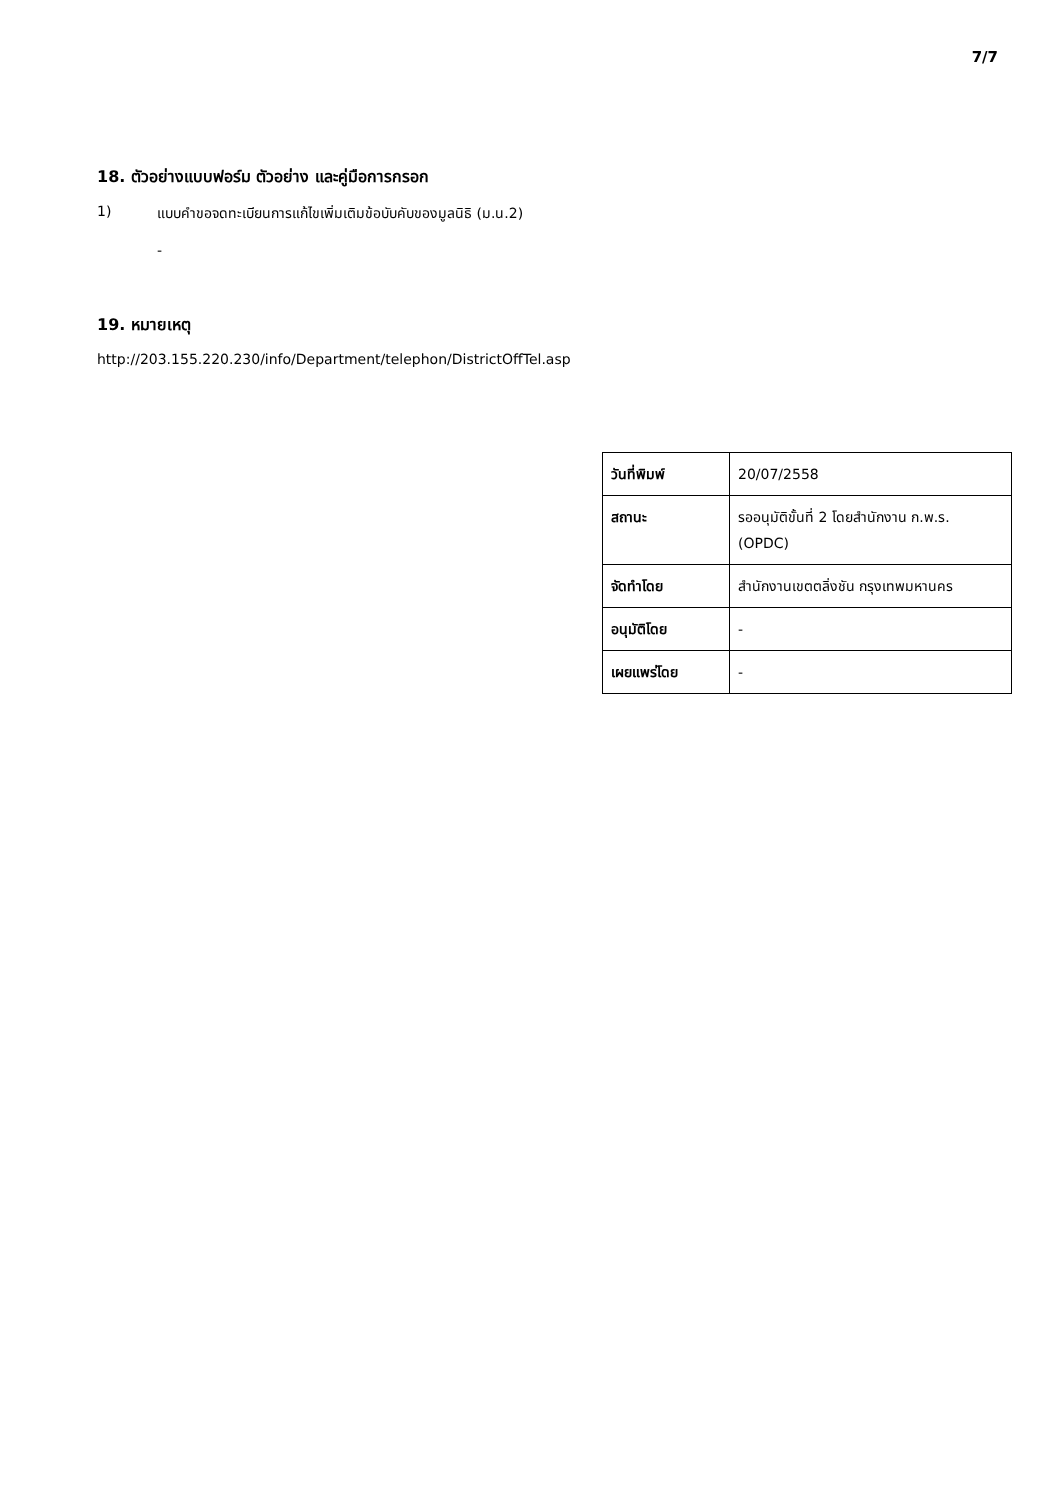7/7
18. ตัวอย่างแบบฟอร์ม ตัวอย่าง และคู่มือการกรอก
1) แบบคำขอจดทะเบียนการแก้ไขเพิ่มเติมข้อบับคับของมูลนิธิ (ม.น.2)
-
19. หมายเหตุ
http://203.155.220.230/info/Department/telephon/DistrictOffTel.asp
| วันที่พิมพ์ | 20/07/2558 |
| สถานะ | รออนุมัติขั้นที่ 2 โดยสำนักงาน ก.พ.ร. (OPDC) |
| จัดทำโดย | สำนักงานเขตตลิ่งชัน กรุงเทพมหานคร |
| อนุมัติโดย | - |
| เผยแพร่โดย | - |